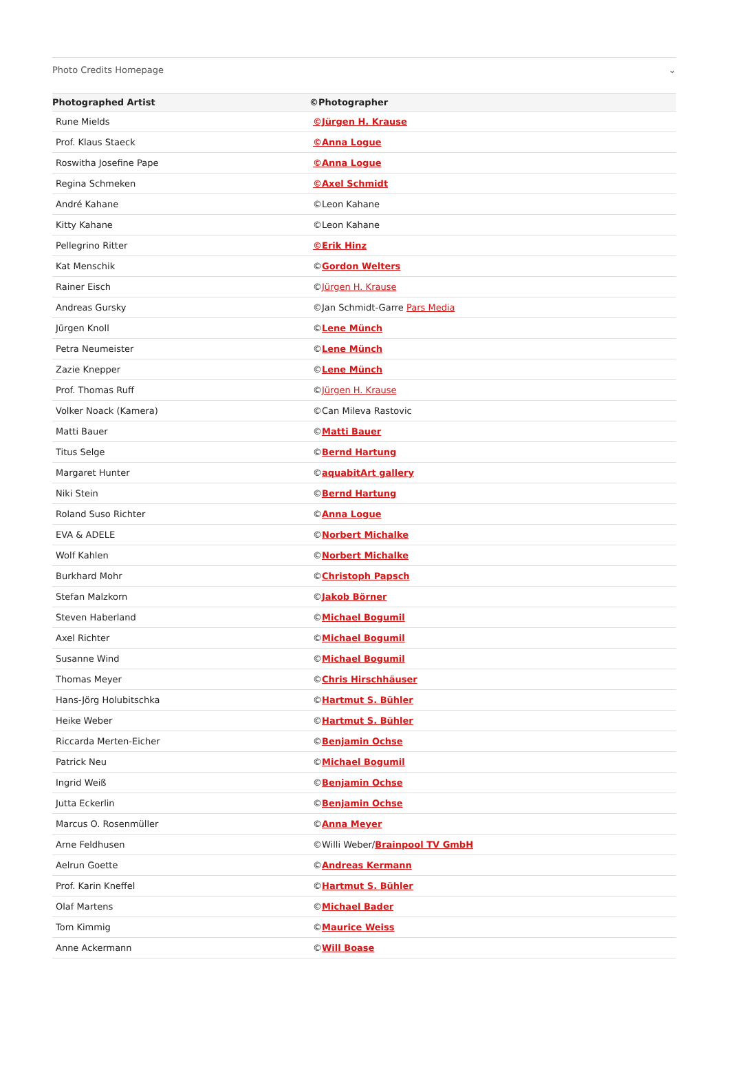Photo Credits Homepage ⌄
| Photographed Artist | ©Photographer |
| --- | --- |
| Rune Mields | ©Jürgen H. Krause |
| Prof. Klaus Staeck | ©Anna Logue |
| Roswitha Josefine Pape | ©Anna Logue |
| Regina Schmeken | ©Axel Schmidt |
| André Kahane | ©Leon Kahane |
| Kitty Kahane | ©Leon Kahane |
| Pellegrino Ritter | ©Erik Hinz |
| Kat Menschik | © Gordon Welters |
| Rainer Eisch | © Jürgen H. Krause |
| Andreas Gursky | ©Jan Schmidt-Garre Pars Media |
| Jürgen Knoll | © Lene Münch |
| Petra Neumeister | © Lene Münch |
| Zazie Knepper | © Lene Münch |
| Prof. Thomas Ruff | © Jürgen H. Krause |
| Volker Noack (Kamera) | ©Can Mileva Rastovic |
| Matti Bauer | © Matti Bauer |
| Titus Selge | © Bernd Hartung |
| Margaret Hunter | © aquabitArt gallery |
| Niki Stein | © Bernd Hartung |
| Roland Suso Richter | © Anna Logue |
| EVA & ADELE | © Norbert Michalke |
| Wolf Kahlen | © Norbert Michalke |
| Burkhard Mohr | © Christoph Papsch |
| Stefan Malzkorn | © Jakob Börner |
| Steven Haberland | © Michael Bogumil |
| Axel Richter | © Michael Bogumil |
| Susanne Wind | © Michael Bogumil |
| Thomas Meyer | © Chris Hirschhäuser |
| Hans-Jörg Holubitschka | © Hartmut S. Bühler |
| Heike Weber | © Hartmut S. Bühler |
| Riccarda Merten-Eicher | © Benjamin Ochse |
| Patrick Neu | © Michael Bogumil |
| Ingrid Weiß | © Benjamin Ochse |
| Jutta Eckerlin | © Benjamin Ochse |
| Marcus O. Rosenmüller | © Anna Meyer |
| Arne Feldhusen | ©Willi Weber/ Brainpool TV GmbH |
| Aelrun Goette | © Andreas Kermann |
| Prof. Karin Kneffel | © Hartmut S. Bühler |
| Olaf Martens | © Michael Bader |
| Tom Kimmig | © Maurice Weiss |
| Anne Ackermann | © Will Boase |